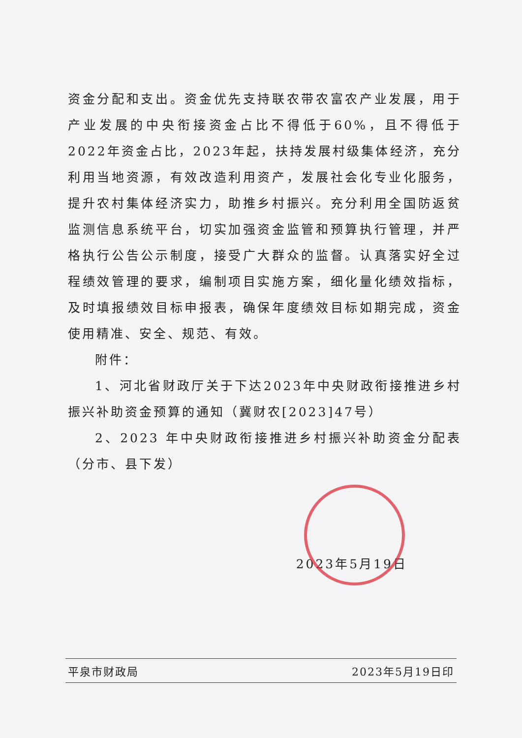资金分配和支出。资金优先支持联农带农富农产业发展，用于产业发展的中央衔接资金占比不得低于60%，且不得低于2022年资金占比，2023年起，扶持发展村级集体经济，充分利用当地资源，有效改造利用资产，发展社会化专业化服务，提升农村集体经济实力，助推乡村振兴。充分利用全国防返贫监测信息系统平台，切实加强资金监管和预算执行管理，并严格执行公告公示制度，接受广大群众的监督。认真落实好全过程绩效管理的要求，编制项目实施方案，细化量化绩效指标，及时填报绩效目标申报表，确保年度绩效目标如期完成，资金使用精准、安全、规范、有效。
附件：
1、河北省财政厅关于下达2023年中央财政衔接推进乡村振兴补助资金预算的通知（冀财农[2023]47号）
2、2023 年中央财政衔接推进乡村振兴补助资金分配表（分市、县下发）
2023年5月19日
平泉市财政局 2023年5月19日印